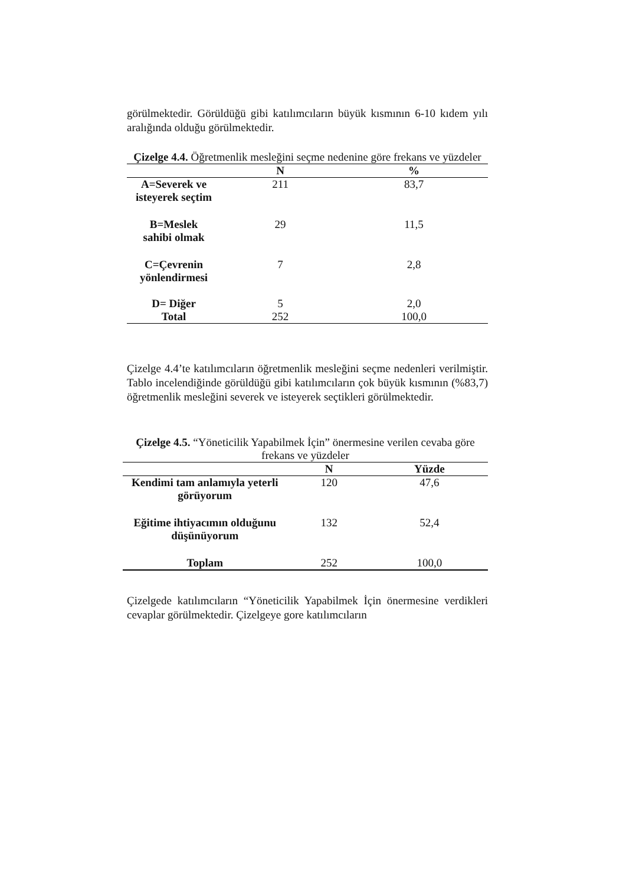görülmektedir. Görüldüğü gibi katılımcıların büyük kısmının 6-10 kıdem yılı aralığında olduğu görülmektedir.
Çizelge 4.4. Öğretmenlik mesleğini seçme nedenine göre frekans ve yüzdeler
| | N | % |
| --- | --- | --- |
| A=Severek ve isteyerek seçtim | 211 | 83,7 |
| B=Meslek sahibi olmak | 29 | 11,5 |
| C=Çevrenin yönlendirmesi | 7 | 2,8 |
| D= Diğer | 5 | 2,0 |
| Total | 252 | 100,0 |
Çizelge 4.4’te katılımcıların öğretmenlik mesleğini seçme nedenleri verilmiştir. Tablo incelendiğinde görüldüğü gibi katılımcıların çok büyük kısmının (%83,7) öğretmenlik mesleğini severek ve isteyerek seçtikleri görülmektedir.
Çizelge 4.5. “Yöneticilik Yapabilmek İçin” önermesine verilen cevaba göre frekans ve yüzdeler
| | N | Yüzde |
| --- | --- | --- |
| Kendimi tam anlamıyla yeterli görüyorum | 120 | 47,6 |
| Eğitime ihtiyacımın olduğunu düşünüyorum | 132 | 52,4 |
| Toplam | 252 | 100,0 |
Çizelgede katılımcıların “Yöneticilik Yapabilmek İçin önermesine verdikleri cevaplar görülmektedir. Çizelgeye gore katılımcıların